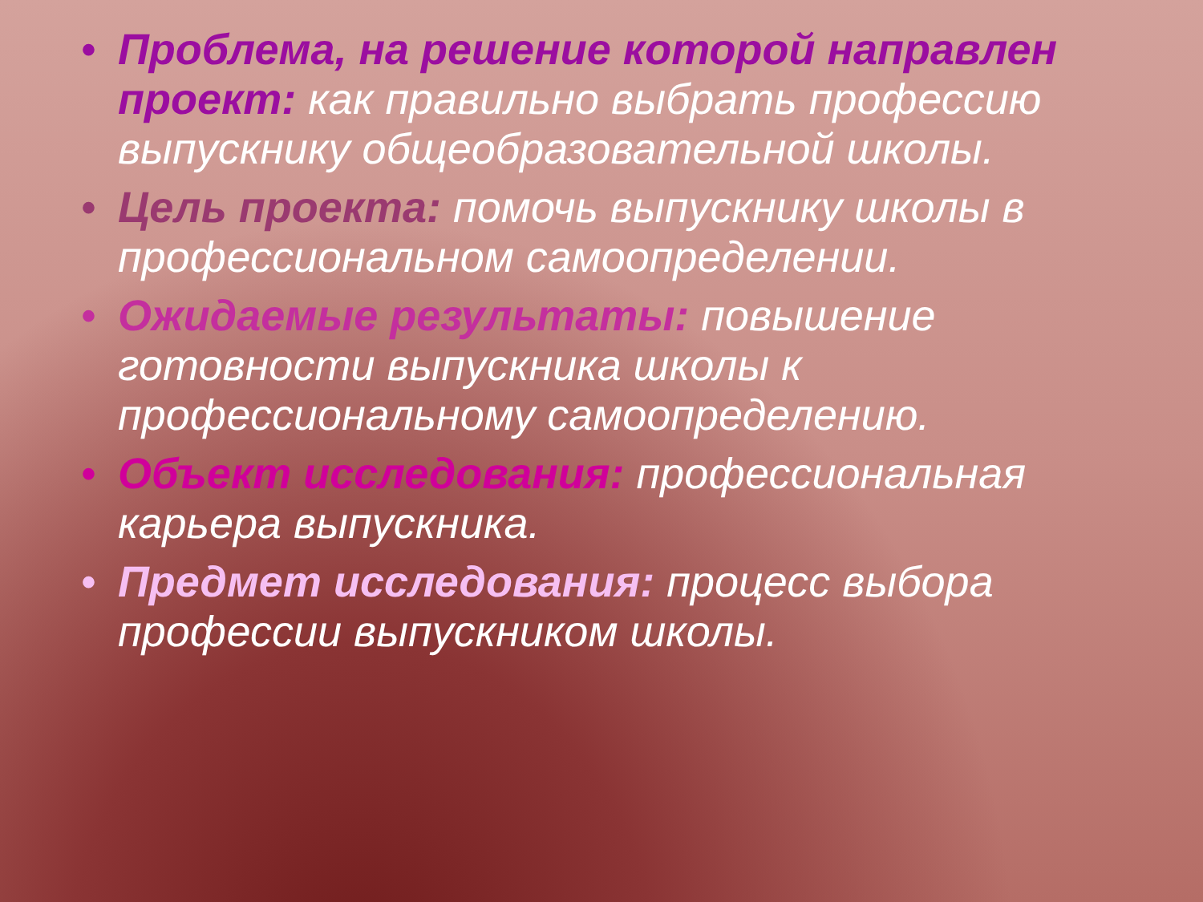• Проблема, на решение которой направлен проект: как правильно выбрать профессию выпускнику общеобразовательной школы.
• Цель проекта: помочь выпускнику школы в профессиональном самоопределении.
• Ожидаемые результаты: повышение готовности выпускника школы к профессиональному самоопределению.
• Объект исследования: профессиональная карьера выпускника.
• Предмет исследования: процесс выбора профессии выпускником школы.